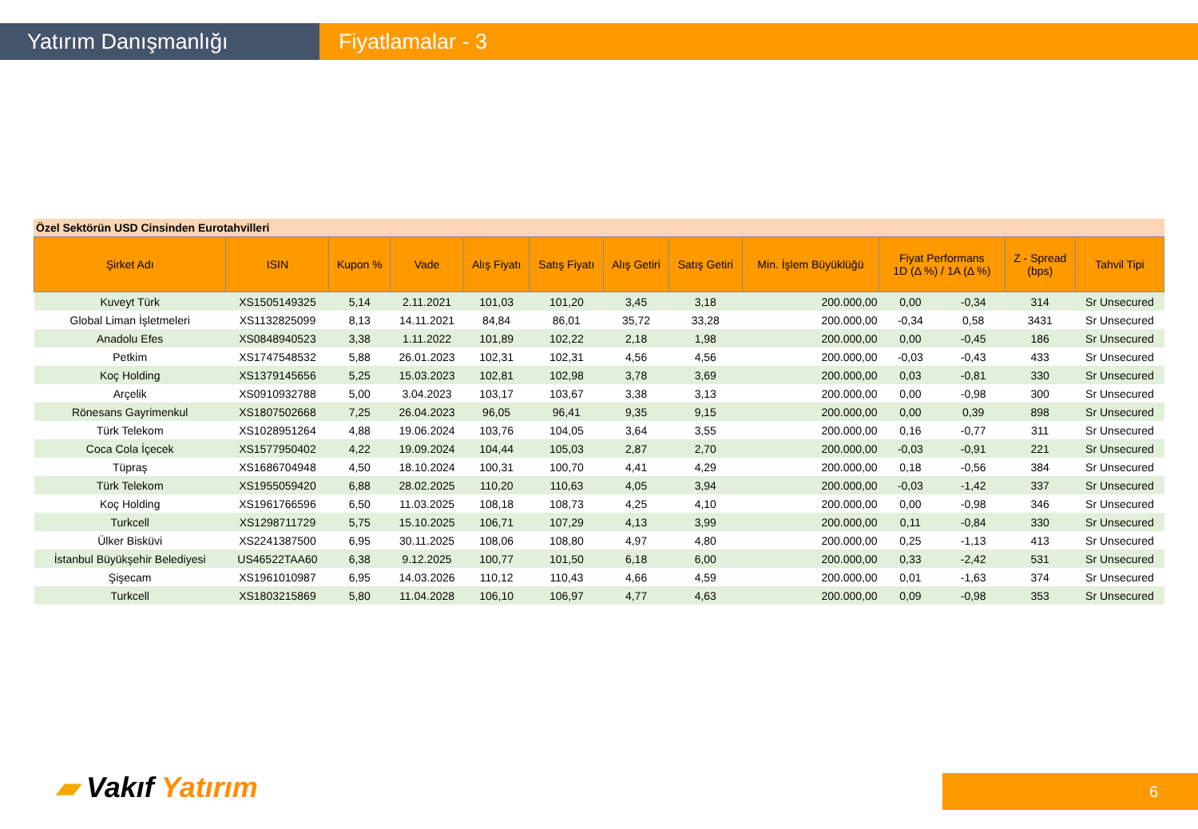Yatırım Danışmanlığı Fiyatlamalar - 3
Özel Sektörün USD Cinsinden Eurotahvilleri
| Şirket Adı | ISIN | Kupon % | Vade | Alış Fiyatı | Satış Fiyatı | Alış Getiri | Satış Getiri | Min. İşlem Büyüklüğü | Fiyat Performans 1D (Δ %) / 1A (Δ %) | | Z - Spread (bps) | Tahvil Tipi |
| --- | --- | --- | --- | --- | --- | --- | --- | --- | --- | --- | --- | --- |
| Kuveyt Türk | XS1505149325 | 5,14 | 2.11.2021 | 101,03 | 101,20 | 3,45 | 3,18 | 200.000,00 | 0,00 | -0,34 | 314 | Sr Unsecured |
| Global Liman İşletmeleri | XS1132825099 | 8,13 | 14.11.2021 | 84,84 | 86,01 | 35,72 | 33,28 | 200.000,00 | -0,34 | 0,58 | 3431 | Sr Unsecured |
| Anadolu Efes | XS0848940523 | 3,38 | 1.11.2022 | 101,89 | 102,22 | 2,18 | 1,98 | 200.000,00 | 0,00 | -0,45 | 186 | Sr Unsecured |
| Petkim | XS1747548532 | 5,88 | 26.01.2023 | 102,31 | 102,31 | 4,56 | 4,56 | 200.000,00 | -0,03 | -0,43 | 433 | Sr Unsecured |
| Koç Holding | XS1379145656 | 5,25 | 15.03.2023 | 102,81 | 102,98 | 3,78 | 3,69 | 200.000,00 | 0,03 | -0,81 | 330 | Sr Unsecured |
| Arçelik | XS0910932788 | 5,00 | 3.04.2023 | 103,17 | 103,67 | 3,38 | 3,13 | 200.000,00 | 0,00 | -0,98 | 300 | Sr Unsecured |
| Rönesans Gayrimenkul | XS1807502668 | 7,25 | 26.04.2023 | 96,05 | 96,41 | 9,35 | 9,15 | 200.000,00 | 0,00 | 0,39 | 898 | Sr Unsecured |
| Türk Telekom | XS1028951264 | 4,88 | 19.06.2024 | 103,76 | 104,05 | 3,64 | 3,55 | 200.000,00 | 0,16 | -0,77 | 311 | Sr Unsecured |
| Coca Cola İçecek | XS1577950402 | 4,22 | 19.09.2024 | 104,44 | 105,03 | 2,87 | 2,70 | 200.000,00 | -0,03 | -0,91 | 221 | Sr Unsecured |
| Tüpraş | XS1686704948 | 4,50 | 18.10.2024 | 100,31 | 100,70 | 4,41 | 4,29 | 200.000,00 | 0,18 | -0,56 | 384 | Sr Unsecured |
| Türk Telekom | XS1955059420 | 6,88 | 28.02.2025 | 110,20 | 110,63 | 4,05 | 3,94 | 200.000,00 | -0,03 | -1,42 | 337 | Sr Unsecured |
| Koç Holding | XS1961766596 | 6,50 | 11.03.2025 | 108,18 | 108,73 | 4,25 | 4,10 | 200.000,00 | 0,00 | -0,98 | 346 | Sr Unsecured |
| Turkcell | XS1298711729 | 5,75 | 15.10.2025 | 106,71 | 107,29 | 4,13 | 3,99 | 200.000,00 | 0,11 | -0,84 | 330 | Sr Unsecured |
| Ülker Bisküvi | XS2241387500 | 6,95 | 30.11.2025 | 108,06 | 108,80 | 4,97 | 4,80 | 200.000,00 | 0,25 | -1,13 | 413 | Sr Unsecured |
| İstanbul Büyükşehir Belediyesi | US46522TAA60 | 6,38 | 9.12.2025 | 100,77 | 101,50 | 6,18 | 6,00 | 200.000,00 | 0,33 | -2,42 | 531 | Sr Unsecured |
| Şişecam | XS1961010987 | 6,95 | 14.03.2026 | 110,12 | 110,43 | 4,66 | 4,59 | 200.000,00 | 0,01 | -1,63 | 374 | Sr Unsecured |
| Turkcell | XS1803215869 | 5,80 | 11.04.2028 | 106,10 | 106,97 | 4,77 | 4,63 | 200.000,00 | 0,09 | -0,98 | 353 | Sr Unsecured |
▰ Vakıf Yatırım 6